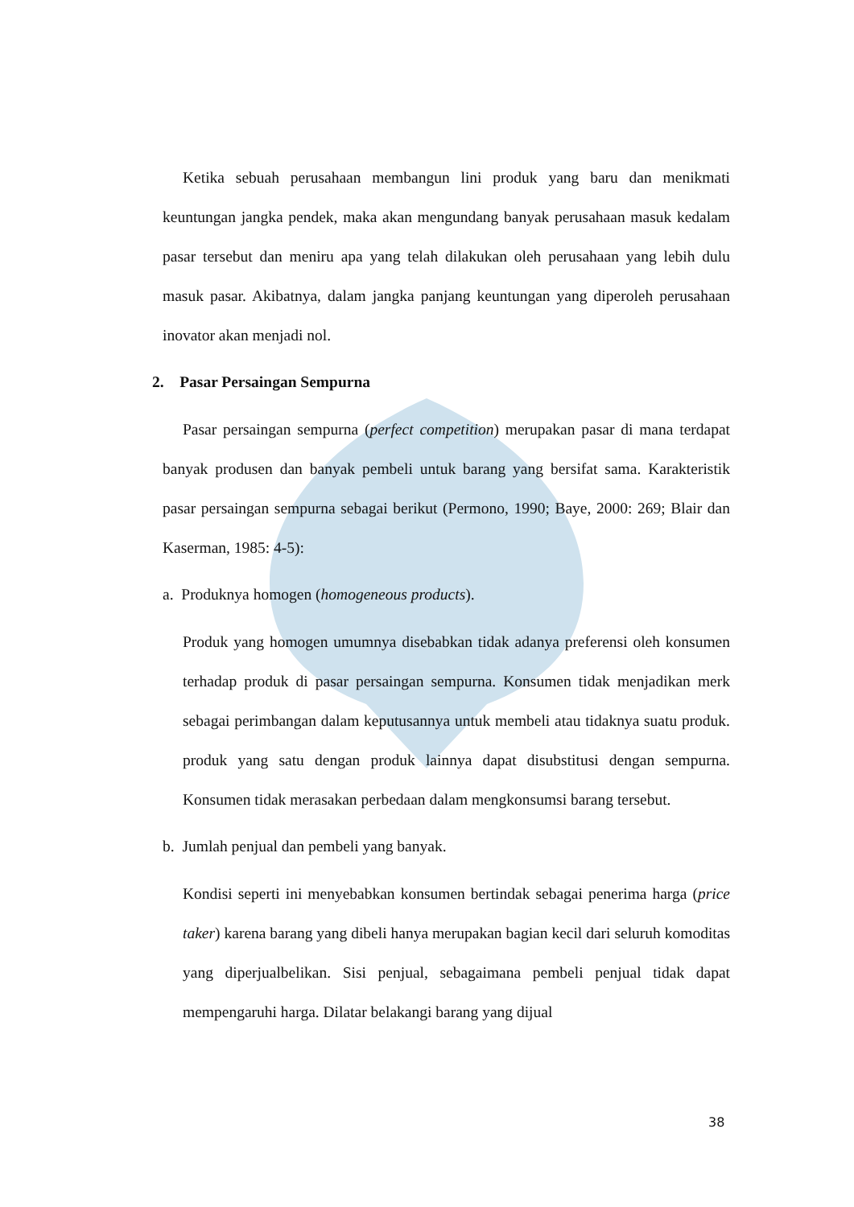Ketika sebuah perusahaan membangun lini produk yang baru dan menikmati keuntungan jangka pendek, maka akan mengundang banyak perusahaan masuk kedalam pasar tersebut dan meniru apa yang telah dilakukan oleh perusahaan yang lebih dulu masuk pasar. Akibatnya, dalam jangka panjang keuntungan yang diperoleh perusahaan inovator akan menjadi nol.
2. Pasar Persaingan Sempurna
Pasar persaingan sempurna (perfect competition) merupakan pasar di mana terdapat banyak produsen dan banyak pembeli untuk barang yang bersifat sama. Karakteristik pasar persaingan sempurna sebagai berikut (Permono, 1990; Baye, 2000: 269; Blair dan Kaserman, 1985: 4-5):
a. Produknya homogen (homogeneous products).
Produk yang homogen umumnya disebabkan tidak adanya preferensi oleh konsumen terhadap produk di pasar persaingan sempurna. Konsumen tidak menjadikan merk sebagai perimbangan dalam keputusannya untuk membeli atau tidaknya suatu produk. produk yang satu dengan produk lainnya dapat disubstitusi dengan sempurna. Konsumen tidak merasakan perbedaan dalam mengkonsumsi barang tersebut.
b. Jumlah penjual dan pembeli yang banyak.
Kondisi seperti ini menyebabkan konsumen bertindak sebagai penerima harga (price taker) karena barang yang dibeli hanya merupakan bagian kecil dari seluruh komoditas yang diperjualbelikan. Sisi penjual, sebagaimana pembeli penjual tidak dapat mempengaruhi harga. Dilatar belakangi barang yang dijual
38